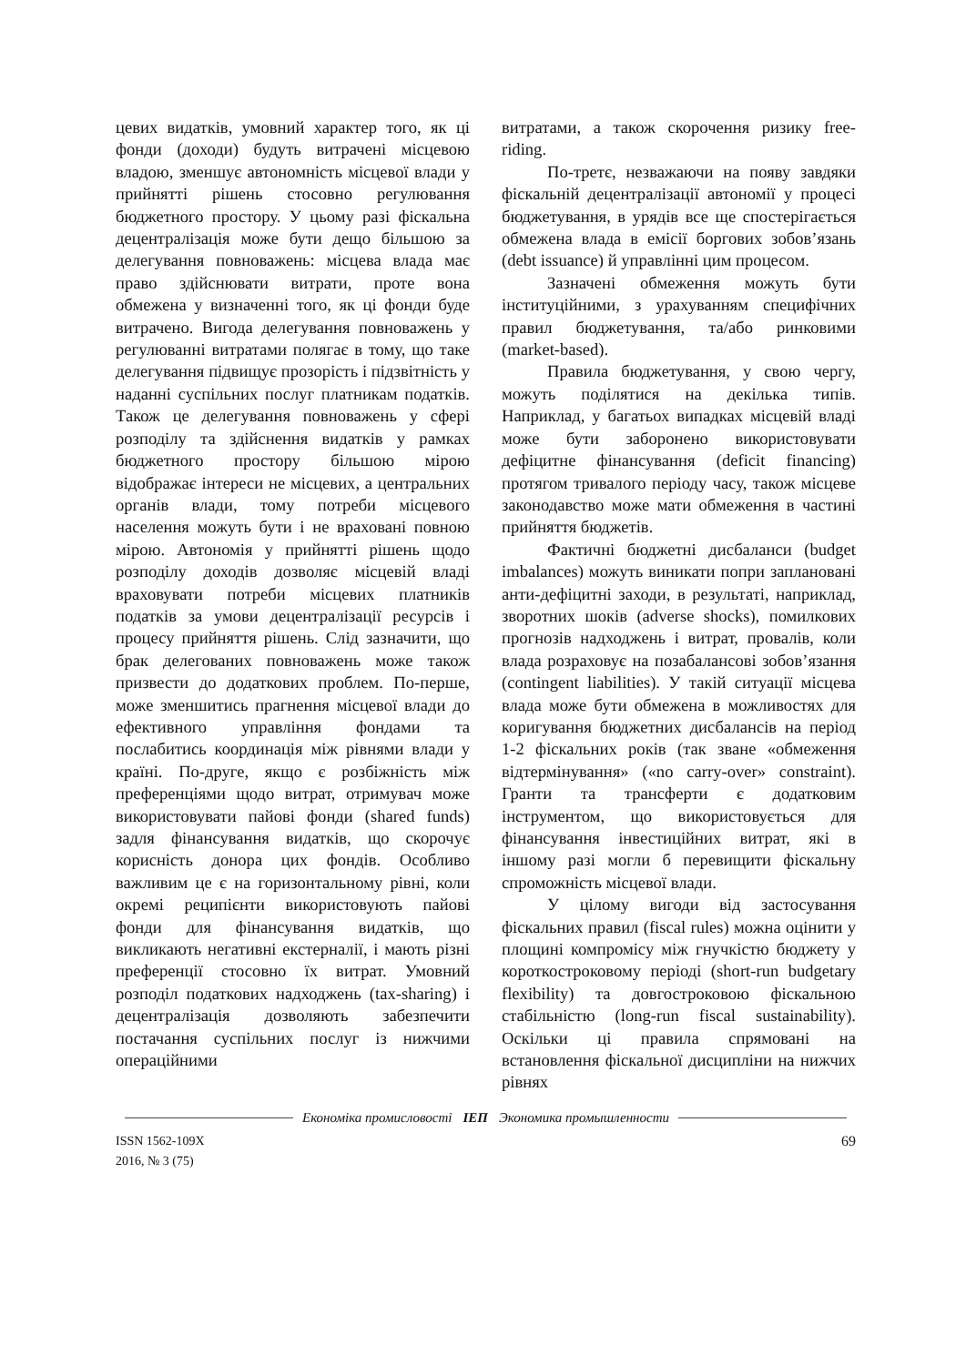цевих видатків, умовний характер того, як ці фонди (доходи) будуть витрачені місцевою владою, зменшує автономність місцевої влади у прийнятті рішень стосовно регулювання бюджетного простору. У цьому разі фіскальна децентралізація може бути дещо більшою за делегування повноважень: місцева влада має право здійснювати витрати, проте вона обмежена у визначенні того, як ці фонди буде витрачено. Вигода делегування повноважень у регулюванні витратами полягає в тому, що таке делегування підвищує прозорість і підзвітність у наданні суспільних послуг платникам податків. Також це делегування повноважень у сфері розподілу та здійснення видатків у рамках бюджетного простору більшою мірою відображає інтереси не місцевих, а центральних органів влади, тому потреби місцевого населення можуть бути і не враховані повною мірою. Автономія у прийнятті рішень щодо розподілу доходів дозволяє місцевій владі враховувати потреби місцевих платників податків за умови децентралізації ресурсів і процесу прийняття рішень. Слід зазначити, що брак делегованих повноважень може також призвести до додаткових проблем. По-перше, може зменшитись прагнення місцевої влади до ефективного управління фондами та послабитись координація між рівнями влади у країні. По-друге, якщо є розбіжність між преференціями щодо витрат, отримувач може використовувати пайові фонди (shared funds) задля фінансування видатків, що скорочує корисність донора цих фондів. Особливо важливим це є на горизонтальному рівні, коли окремі реципієнти використовують пайові фонди для фінансування видатків, що викликають негативні екстерналії, і мають різні преференції стосовно їх витрат. Умовний розподіл податкових надходжень (tax-sharing) і децентралізація дозволяють забезпечити постачання суспільних послуг із нижчими операційними
витратами, а також скорочення ризику free-riding.
По-третє, незважаючи на появу завдяки фіскальній децентралізації автономії у процесі бюджетування, в урядів все ще спостерігається обмежена влада в емісії боргових зобов’язань (debt issuance) й управлінні цим процесом.
Зазначені обмеження можуть бути інституційними, з урахуванням специфічних правил бюджетування, та/або ринковими (market-based).
Правила бюджетування, у свою чергу, можуть поділятися на декілька типів. Наприклад, у багатьох випадках місцевій владі може бути заборонено використовувати дефіцитне фінансування (deficit financing) протягом тривалого періоду часу, також місцеве законодавство може мати обмеження в частині прийняття бюджетів.
Фактичні бюджетні дисбаланси (budget imbalances) можуть виникати попри заплановані анти-дефіцитні заходи, в результаті, наприклад, зворотних шоків (adverse shocks), помилкових прогнозів надходжень і витрат, провалів, коли влада розраховує на позабалансові зобов’язання (contingent liabilities). У такій ситуації місцева влада може бути обмежена в можливостях для коригування бюджетних дисбалансів на період 1-2 фіскальних років (так зване «обмеження відтермінування» («no carry-over» constraint). Гранти та трансферти є додатковим інструментом, що використовується для фінансування інвестиційних витрат, які в іншому разі могли б перевищити фіскальну спроможність місцевої влади.
У цілому вигоди від застосування фіскальних правил (fiscal rules) можна оцінити у площині компромісу між гнучкістю бюджету у короткостроковому періоді (short-run budgetary flexibility) та довгостроковою фіскальною стабільністю (long-run fiscal sustainability). Оскільки ці правила спрямовані на встановлення фіскальної дисципліни на нижчих рівнях
Економіка промисловості ІЕП Экономика промышленности
ISSN 1562-109X
2016, № 3 (75)
69